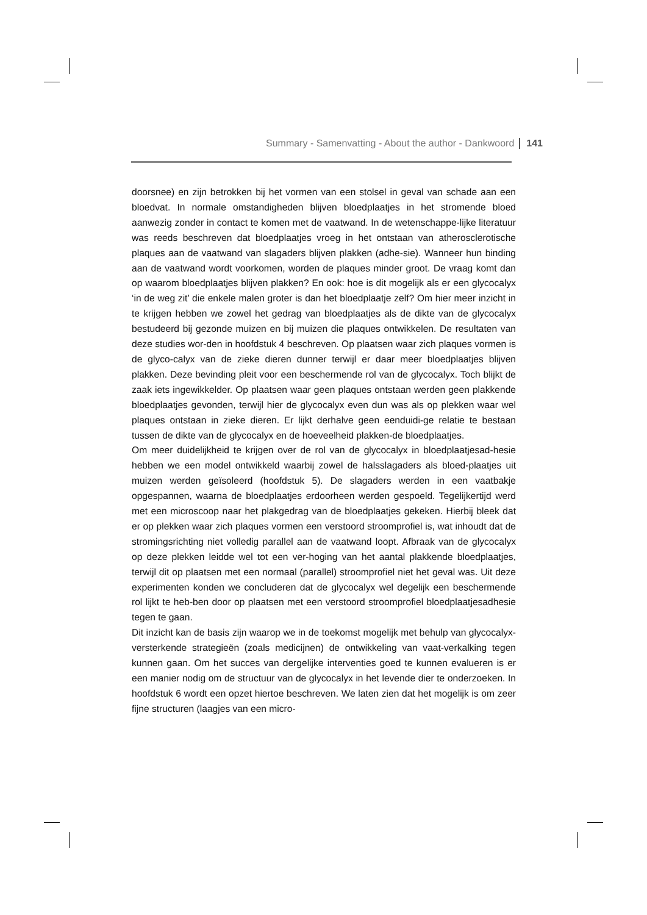Summary - Samenvatting - About the author - Dankwoord 141
doorsnee) en zijn betrokken bij het vormen van een stolsel in geval van schade aan een bloedvat. In normale omstandigheden blijven bloedplaatjes in het stromende bloed aanwezig zonder in contact te komen met de vaatwand. In de wetenschappe-lijke literatuur was reeds beschreven dat bloedplaatjes vroeg in het ontstaan van atherosclerotische plaques aan de vaatwand van slagaders blijven plakken (adhe-sie). Wanneer hun binding aan de vaatwand wordt voorkomen, worden de plaques minder groot. De vraag komt dan op waarom bloedplaatjes blijven plakken? En ook: hoe is dit mogelijk als er een glycocalyx ‘in de weg zit’ die enkele malen groter is dan het bloedplaatje zelf? Om hier meer inzicht in te krijgen hebben we zowel het gedrag van bloedplaatjes als de dikte van de glycocalyx bestudeerd bij gezonde muizen en bij muizen die plaques ontwikkelen. De resultaten van deze studies wor-den in hoofdstuk 4 beschreven. Op plaatsen waar zich plaques vormen is de glyco-calyx van de zieke dieren dunner terwijl er daar meer bloedplaatjes blijven plakken. Deze bevinding pleit voor een beschermende rol van de glycocalyx. Toch blijkt de zaak iets ingewikkelder. Op plaatsen waar geen plaques ontstaan werden geen plakkende bloedplaatjes gevonden, terwijl hier de glycocalyx even dun was als op plekken waar wel plaques ontstaan in zieke dieren. Er lijkt derhalve geen eenduidi-ge relatie te bestaan tussen de dikte van de glycocalyx en de hoeveelheid plakken-de bloedplaatjes.
Om meer duidelijkheid te krijgen over de rol van de glycocalyx in bloedplaatjesad-hesie hebben we een model ontwikkeld waarbij zowel de halsslagaders als bloed-plaatjes uit muizen werden geïsoleerd (hoofdstuk 5). De slagaders werden in een vaatbakje opgespannen, waarna de bloedplaatjes erdoorheen werden gespoeld. Tegelijkertijd werd met een microscoop naar het plakgedrag van de bloedplaatjes gekeken. Hierbij bleek dat er op plekken waar zich plaques vormen een verstoord stroomprofiel is, wat inhoudt dat de stromingsrichting niet volledig parallel aan de vaatwand loopt. Afbraak van de glycocalyx op deze plekken leidde wel tot een ver-hoging van het aantal plakkende bloedplaatjes, terwijl dit op plaatsen met een normaal (parallel) stroomprofiel niet het geval was. Uit deze experimenten konden we concluderen dat de glycocalyx wel degelijk een beschermende rol lijkt te heb-ben door op plaatsen met een verstoord stroomprofiel bloedplaatjesadhesie tegen te gaan.
Dit inzicht kan de basis zijn waarop we in de toekomst mogelijk met behulp van glycocalyx-versterkende strategieën (zoals medicijnen) de ontwikkeling van vaat-verkalking tegen kunnen gaan. Om het succes van dergelijke interventies goed te kunnen evalueren is er een manier nodig om de structuur van de glycocalyx in het levende dier te onderzoeken. In hoofdstuk 6 wordt een opzet hiertoe beschreven. We laten zien dat het mogelijk is om zeer fijne structuren (laagjes van een micro-